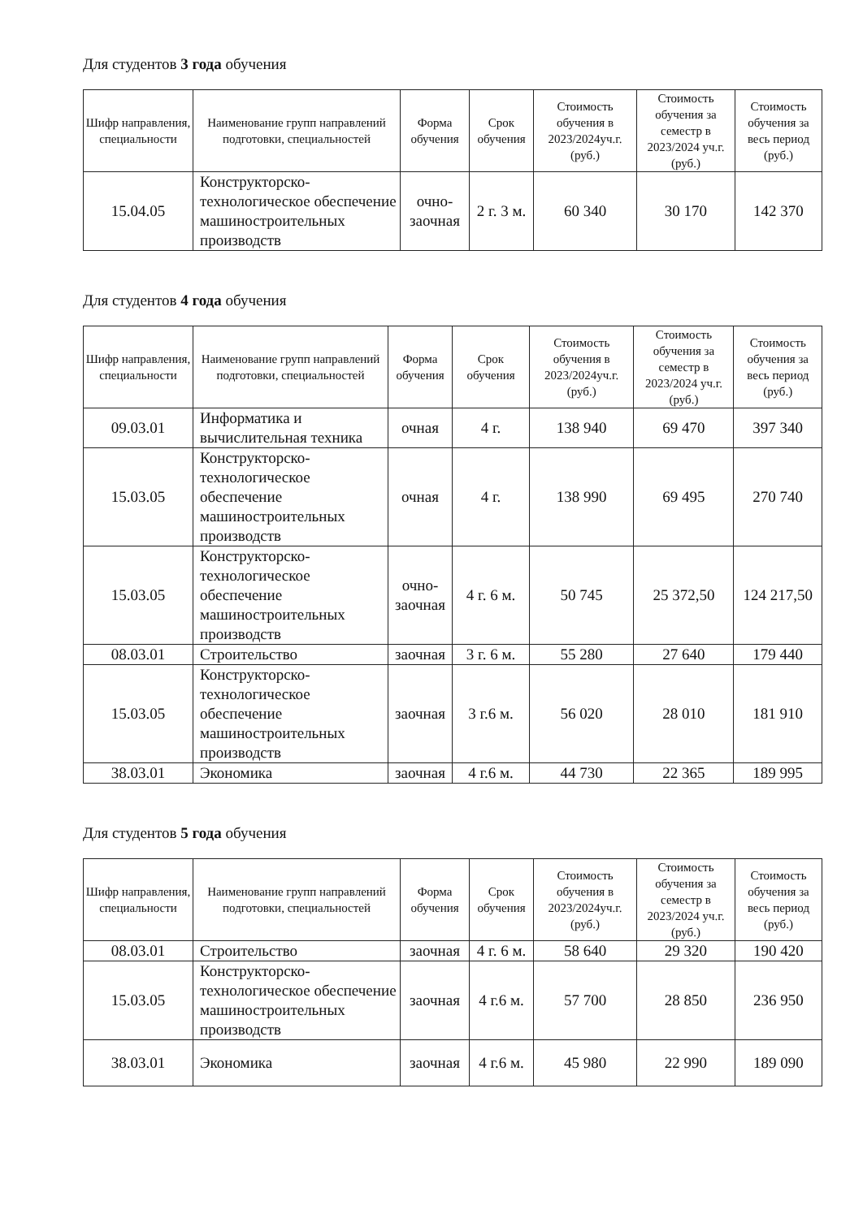Для студентов 3 года обучения
| Шифр направления, специальности | Наименование групп направлений подготовки, специальностей | Форма обучения | Срок обучения | Стоимость обучения в 2023/2024уч.г. (руб.) | Стоимость обучения за семестр в 2023/2024 уч.г. (руб.) | Стоимость обучения за весь период (руб.) |
| --- | --- | --- | --- | --- | --- | --- |
| 15.04.05 | Конструкторско-технологическое обеспечение машиностроительных производств | очно-заочная | 2 г. 3 м. | 60 340 | 30 170 | 142 370 |
Для студентов 4 года обучения
| Шифр направления, специальности | Наименование групп направлений подготовки, специальностей | Форма обучения | Срок обучения | Стоимость обучения в 2023/2024уч.г. (руб.) | Стоимость обучения за семестр в 2023/2024 уч.г. (руб.) | Стоимость обучения за весь период (руб.) |
| --- | --- | --- | --- | --- | --- | --- |
| 09.03.01 | Информатика и вычислительная техника | очная | 4 г. | 138 940 | 69 470 | 397 340 |
| 15.03.05 | Конструкторско-технологическое обеспечение машиностроительных производств | очная | 4 г. | 138 990 | 69 495 | 270 740 |
| 15.03.05 | Конструкторско-технологическое обеспечение машиностроительных производств | очно-заочная | 4 г. 6 м. | 50 745 | 25 372,50 | 124 217,50 |
| 08.03.01 | Строительство | заочная | 3 г. 6 м. | 55 280 | 27 640 | 179 440 |
| 15.03.05 | Конструкторско-технологическое обеспечение машиностроительных производств | заочная | 3 г.6 м. | 56 020 | 28 010 | 181 910 |
| 38.03.01 | Экономика | заочная | 4 г.6 м. | 44 730 | 22 365 | 189 995 |
Для студентов 5 года обучения
| Шифр направления, специальности | Наименование групп направлений подготовки, специальностей | Форма обучения | Срок обучения | Стоимость обучения в 2023/2024уч.г. (руб.) | Стоимость обучения за семестр в 2023/2024 уч.г. (руб.) | Стоимость обучения за весь период (руб.) |
| --- | --- | --- | --- | --- | --- | --- |
| 08.03.01 | Строительство | заочная | 4 г. 6 м. | 58 640 | 29 320 | 190 420 |
| 15.03.05 | Конструкторско-технологическое обеспечение машиностроительных производств | заочная | 4 г.6 м. | 57 700 | 28 850 | 236 950 |
| 38.03.01 | Экономика | заочная | 4 г.6 м. | 45 980 | 22 990 | 189 090 |